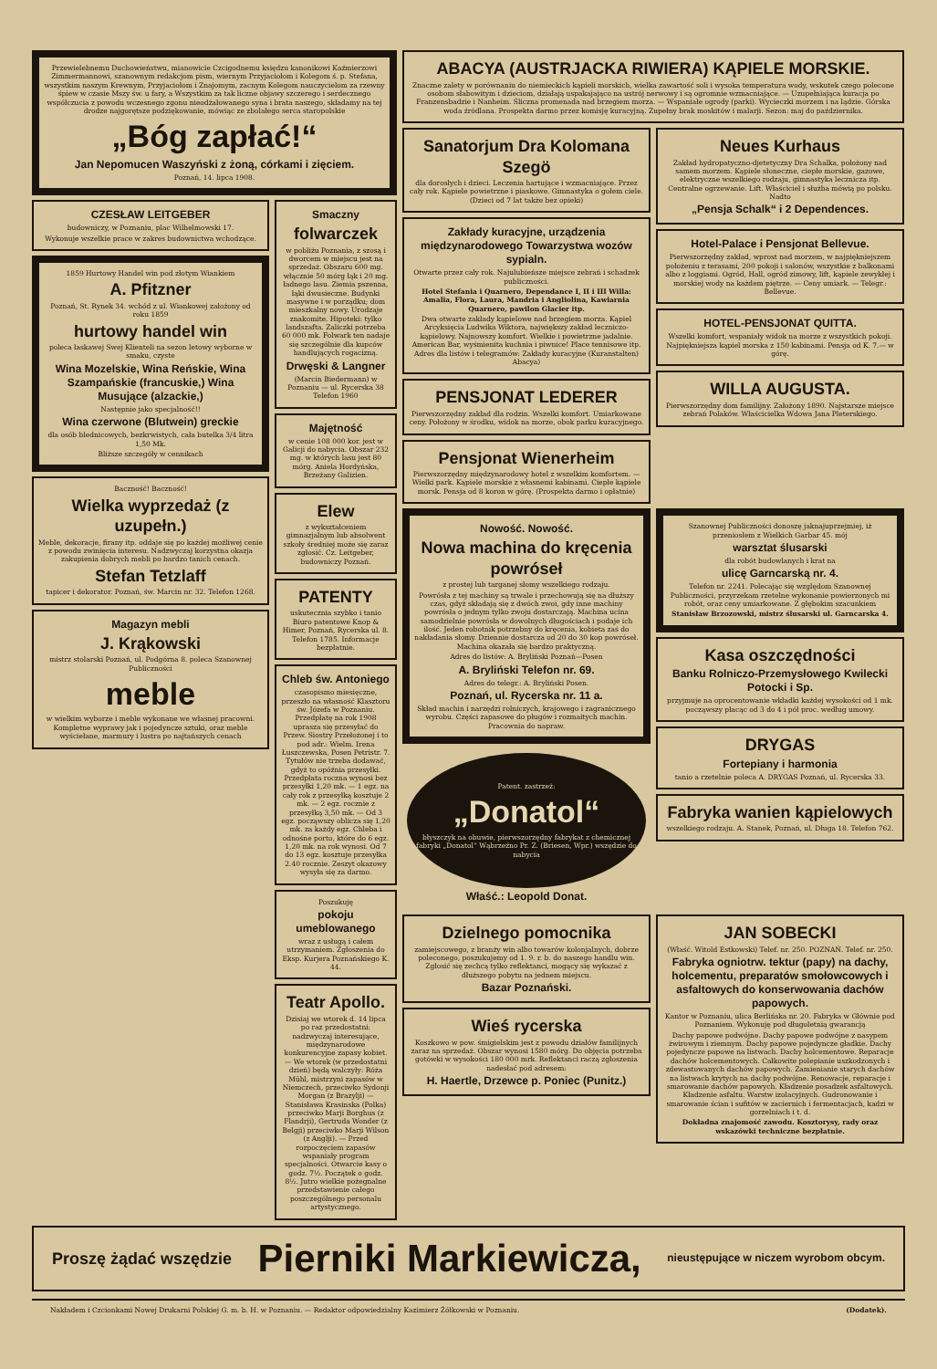Przewielebnemu Duchowieństwu, mianowicie Czcigodnemu księdzu kanonikowi Kaźmierzowi Zimmermannowi, szanownym redakcjom pism, wiernym Przyjaciołom i Kolegom ś. p. Stefana, wszystkim naszym Krewnym, Przyjaciołom i Znajomym, zacnym Kolegom nauczycielom za rzewny śpiew w czasie Mszy św. u fary, a Wszystkim za tak liczne objawy szczerego i serdecznego współczucia z powodu wczesnego zgonu nieodżałowanego syna i brata naszego, składamy na tej drodze najgorętsze podziękowanie, mówiąc ze zbolałego serca staropolskie
„Bóg zapłać!“
Jan Nepomucen Waszyński z żoną, córkami i zięciem.
Poznań, 14. lipca 1908.
CZESŁAW LEITGEBER
budowniczy, w Poznaniu, plac Wilhelmowski 17.
Wykonuje wszelkie prace w zakres budownictwa wchodzące.
1859 Hurtowy Handel win pod złotym Wiankiem
A. Pfitzner
Poznań, St. Rynek 34. wchód z ul. Wiankowej założony od roku 1859
hurtowy handel win
poleca łaskawej Swej Klienteli na sezon letowy wyborne w smaku, czyste
Wina Mozelskie, Wina Reńskie, Wina Szampańskie (francuskie,) Wina Musujące (alzackie,)
Następnie jako specjalność!!
Wina czerwone (Blutwein) greckie
dla osób blednicowych, bezkrwistych, cała butelka 3/4 litra 1,50 Mk.
Bliższe szczegóły w cennikach
Baczność! Baczność!
Wielka wyprzedaż (z uzupełn.)
Meble, dekoracje, firany itp. oddaje się po każdej możliwej cenie z powodu zwinięcia interesu. Nadzwyczaj korzystna okazja zakupienia dobrych mebli po bardzo tanich cenach.
Stefan Tetzlaff
tapicer i dekorator. Poznań, św. Marcin nr. 32. Telefon 1268.
Magazyn mebli
J. Krąkowski
mistrz stolarski Poznań, ul. Podgórna 8. poleca Szanownej Publiczności
meble
w wielkim wyborze i meble wykonane we własnej pracowni. Kompletne wyprawy jak i pojedyncze sztuki, oraz meble wyściełane, marmury i lustra po najtańszych cenach
Smaczny
folwarczek
w pobliżu Poznania, z szosą i dworcem w miejscu jest na sprzedaż. Obszaru 600 mg. włącznie 50 mórg łąk i 20 mg. ładnego lasu. Ziemia pszenna, łąki dwusieczne. Budynki masywne i w porządku; dom mieszkalny nowy. Urodzaje znakomite. Hipoteki: tylko landszafta. Zaliczki potrzeba 60 000 mk. Folwark ten nadaje się szczególnie dla kupców handlujących rogacizną.
Drwęski & Langner
(Marcin Biedermann) w Poznaniu — ul. Rycerska 38 Telefon 1960
Majętność
w cenie 108 000 kor. jest w Galicji do nabycia. Obszar 232 mg. w których lasu jest 80 mórg. Aniela Hordyńska, Brzeżany Galizien.
Elew
z wykształceniem gimnazjalnym lub absolwent szkoły średniej może się zaraz zgłosić. Cz. Leitgeber, budowniczy Poznań.
PATENTY
uskutecznia szybko i tanio Biuro patentowe Knop & Himer, Poznań, Rycerska ul. 8. Telefon 1785. Informacje bezpłatnie.
Chleb św. Antoniego
czasopismo miesięczne, przeszło na własność Klasztoru św. Józefa w Poznaniu. Przedpłatę na rok 1908 uprasza się przesyłać do Przew. Siostry Przełożonej i to pod adr.: Wielm. Irena Łuszczewska, Posen Petristr. 7. Tytułów nie trzeba dodawać, gdyż to opóźnia przesyłki. Przedpłata roczna wynosi bez przesyłki 1,20 mk. — 1 egz. na cały rok z przesyłką kosztuje 2 mk. — 2 egz. rocznie z przesyłką 3,50 mk. — Od 3 egz. począwszy oblicza się 1,20 mk. za każdy egz. Chleba i odnośne porto, które do 6 egz. 1,20 mk. na rok wynosi. Od 7 do 13 egz. kosztuje przesyłka 2.40 rocznie. Zeszyt okazowy wysyła się za darmo.
Poszukuję
pokoju umeblowanego
wraz z usługą i całem utrzymaniem. Zgłoszenia do Eksp. Kurjera Poznańskiego K. 44.
Teatr Apollo.
Dzisiaj we wtorek d. 14 lipca po raz przedostatni: nadzwyczaj interesujące, międzynarodowe konkurencyjne zapasy kobiet. — We wtorek (w przedostatni dzień) będą walczyły: Róża Mühl, mistrzyni zapasów w Niemczech, przeciwko Sydonji Morgan (z Brazylji) — Stanisława Krasinska (Polka) przeciwko Marji Borghus (z Flandrji), Gertruda Wonder (z Belgji) przeciwko Marji Wilson (z Anglji). — Przed rozpoczęciem zapasów wspaniały program specjalności. Otwarcie kasy o godz. 7½. Początek o godz. 8½. Jutro wielkie pożegnalne przedstawienie całego poszczególnego personalu artystycznego.
ABACYA (AUSTRJACKA RIWIERA) KĄPIELE MORSKIE.
Znaczne zalety w porównaniu do niemieckich kąpieli morskich, wielka zawartość soli i wysoka temperatura wody, wskutek czego polecone osobom słabowitym i dzieciom, działają uspakajająco na ustrój nerwowy i są ogromnie wzmacniające. — Uzupełniająca kuracja po Franzensbadzie i Nanheim. Śliczna promenada nad brzegiem morza. — Wspaniałe ogrody (parki). Wycieczki morzem i na lądzie. Górska woda źródlana. Prospekta darmo przez komisję kuracyjną. Zupełny brak moskitów i malarji. Sezon: maj do października.
Sanatorjum Dra Kolomana Szegö
dla dorosłych i dzieci. Leczenia hartujące i wzmacniające. Przez cały rok. Kąpiele powietrzne i piaskowe. Gimnastyka o gołem ciele. (Dzieci od 7 lat także bez opieki)
Zakłady kuracyjne, urządzenia międzynarodowego Towarzystwa wozów sypialn.
Otwarte przez cały rok. Najulubieńsze miejsce zebrań i schadzek publiczności.
Hotel Stefania i Quarnero, Dependance I, II i III Willa: Amalia, Flora, Laura, Mandria i Angliolina, Kawiarnia Quarnero, pawilon Glacier itp.
Dwa otwarte zakłady kąpielowe nad brzegiem morza. Kąpiel Arcyksięcia Ludwika Wiktora, największy zakład leczniczo-kąpielowy. Najnowszy komfort. Wielkie i powietrzne jadalnie. American Bar, wyśmienita kuchnia i piwnice! Place tennisowe itp. Adres dla listów i telegramów: Zakłady kuracyjne (Kuranstalten) Abacya)
PENSJONAT LEDERER
Pierwszorzędny zakład dla rodzin. Wszelki komfort. Umiarkowane ceny. Położony w środku, widok na morze, obok parku kuracyjnego.
Pensjonat Wienerheim
Pierwszorzędny międzynarodowy hotel z wszelkim komfortem. — Wielki park. Kąpiele morskie z własnemi kabinami. Ciepłe kąpiele morsk. Pensja od 8 koron w górę. (Prospekta darmo i opłatnie)
Neues Kurhaus
Zakład hydropatyczno-djetetyczny Dra Schalka, położony nad samem morzem. Kąpiele słoneczne, ciepłe morskie, gazowe, elektryczne wszelkiego rodzaju, gimnastyka lecznicza itp. Centralne ogrzewanie. Lift. Właściciel i służba mówią po polsku. Nadto
„Pensja Schalk“ i 2 Dependences.
Hotel-Palace i Pensjonat Bellevue.
Pierwszorzędny zakład, wprost nad morzem, w najpiękniejszem położeniu z terasami, 200 pokoji i salonów, wszystkie z balkonami albo z loggiami. Ogród, Hall, ogród zimowy, lift, kąpiele zewykłej i morskiej wody na każdem piętrze. — Ceny umiark. — Telegr.: Bellevue.
HOTEL-PENSJONAT QUITTA.
Wszelki komfort, wspaniały widok na morze z wszystkich pokoji. Najpiękniejsza kąpiel morska z 150 kabinami. Pensja od K. 7.— w górę.
WILLA AUGUSTA.
Pierwszorzędny dom familijny. Założony 1890. Najstarsze miejsce zebrań Polaków. Właścicielka Wdowa Jana Pleterskiego.
Nowość. Nowość.
Nowa machina do kręcenia powróseł
z prostej lub targanej słomy wszelkiego rodzaju.
Powrósła z tej machiny są trwale i przechowują się na dłuższy czas, gdyż składają się z dwóch zwoi, gdy inne machiny powrósła o jednym tylko zwoju dostarczają. Machina ucina samodzielnie powrósła w dowolnych długościach i podaje ich ilość. Jeden robotnik potrzebny do kręcenia, kobieta zaś do nakładania słomy. Dziennie dostarcza od 20 do 30 kop powróseł. Machina okazała się bardzo praktyczną.
Adres do listów: A. Bryliński Poznań—Posen
A. Bryliński Telefon nr. 69.
Adres do telegr.: A. Bryliński Posen.
Poznań, ul. Rycerska nr. 11 a.
Skład machin i narzędzi rolniczych, krajowego i zagranicznego wyrobu. Części zapasowe do pługów i rozmaitych machin. Pracownia do napraw.
Patent. zastrzeż:
„Donatol“
błyszczyk na obuwie, pierwszorzędny fabrykat z chemicznej fabryki „Donatol“ Wąbrzeźno Pr. Z. (Briesen, Wpr.) wszędzie do nabycia
Właść.: Leopold Donat.
Szanownej Publiczności donoszę jaknajuprzejmiej, iż przeniosłem z Wielkich Garbar 45. mój
warsztat ślusarski
dla robót budowlanych i krat na
ulicę Garncarską nr. 4.
Telefon nr. 2241. Polecając się względom Szanownej Publiczności, przyrzekam rzetelne wykonanie powierzonych mi robót, oraz ceny umiarkowane. Z głębokim szacunkiem
Stanisław Brzozowski, mistrz ślusarski ul. Garncarska 4.
Kasa oszczędności
Banku Rolniczo-Przemysłowego Kwilecki Potocki i Sp.
przyjmuje na oprocentowanie wkładki każdej wysokości od 1 mk. począwszy płacąc od 3 do 4 i pół proc. według umowy.
DRYGAS
Fortepiany i harmonia
tanio a rzetelnie poleca A. DRYGAS Poznań, ul. Rycerska 33.
Fabryka wanien kąpielowych
wszelkiego rodzaju. A. Stanek, Poznań, ul. Długa 18. Telefon 762.
Dzielnego pomocnika
zamiejscowego, z branży win albo towarów kolonjalnych, dobrze poleconego, poszukujemy od 1. 9. r. b. do naszego handlu win. Zgłosić się zechcą tylko reflektanci, mogący się wykazać z dłuższego pobytu na jednem miejscu.
Bazar Poznański.
Wieś rycerska
Koszkowo w pow. śmigielskim jest z powodu działów familijnych zaraz na sprzedaż. Obszar wynosi 1580 mórg. Do objęcia potrzeba gotówki w wysokości 180 000 mrk. Reflektanci raczą zgłoszenia nadesłać pod adresem:
H. Haertle, Drzewce p. Poniec (Punitz.)
JAN SOBECKI
(Właść. Witold Estkowski) Telef. nr. 250. POZNAŃ. Telef. nr. 250.
Fabryka ogniotrw. tektur (papy) na dachy, holcementu, preparatów smołowcowych i asfaltowych do konserwowania dachów papowych.
Kantor w Poznaniu, ulica Berlińska nr. 20. Fabryka w Głównie pod Poznaniem. Wykonuję pod długoletnią gwarancją
Dachy papowe podwójne. Dachy papowe podwójne z nasypem żwirowym i ziemnym. Dachy papowe pojedyncze gładkie. Dachy pojedyncze papowe na listwach. Dachy holcementowe. Reparacje dachów holcementowych. Całkowite polepianie uszkodzonych i zdewastowanych dachów papowych. Zamienianie starych dachów na listwach krytych na dachy podwójne. Renowacje, reparacje i smarowanie dachów papowych. Kładzenie posadzek asfaltowych. Kładzenie asfaltu. Warstw izolacyjnych. Gudronowanie i smarowanie ścian i sufitów w zaciernich i fermentacjach, kadzi w gorzelniach i t. d.
Dokładna znajomość zawodu. Kosztorysy, rady oraz wskazówki techniczne bezpłatnie.
Proszę żądać wszędzie
Pierniki Markiewicza,
nieustępujące w niczem wyrobom obcym.
Nakładem i Czcionkami Nowej Drukarni Polskiej G. m. b. H. w Poznaniu. — Redaktor odpowiedzialny Kazimierz Żółkowski w Poznaniu. (Dodatek).